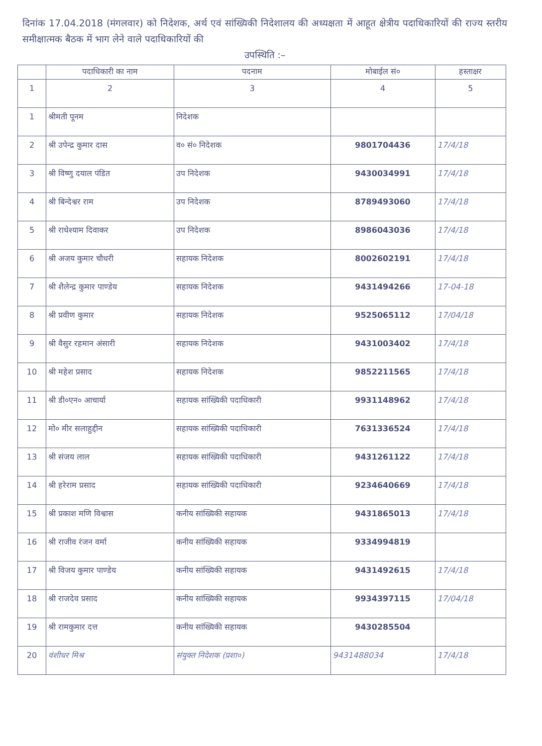दिनांक 17.04.2018 (मंगलवार) को निदेशक, अर्थ एवं सांख्यिकी निदेशालय की अध्यक्षता में आहूत क्षेत्रीय पदाधिकारियों की राज्य स्तरीय समीक्षात्मक बैठक में भाग लेने वाले पदाधिकारियों की
उपस्थिति :–
| | पदाधिकारी का नाम | पदनाम | मोबाईल सं० | हस्ताक्षर |
| --- | --- | --- | --- | --- |
| 1 | 2 | 3 | 4 | 5 |
| 1 | श्रीमती पूनम | निदेशक | | |
| 2 | श्री उपेन्द्र कुमार दास | व० सं० निदेशक | 9801704436 | 17/4/18 |
| 3 | श्री विष्णु दयाल पंडित | उप निदेशक | 9430034991 | 17/4/18 |
| 4 | श्री बिन्देश्वर राम | उप निदेशक | 8789493060 | 17/4/18 |
| 5 | श्री राधेश्याम दिवाकर | उप निदेशक | 8986043036 | 17/4/18 |
| 6 | श्री अजय कुमार चौधरी | सहायक निदेशक | 8002602191 | 17/4/18 |
| 7 | श्री शैलेन्द्र कुमार पाण्डेय | सहायक निदेशक | 9431494266 | 17-04-18 |
| 8 | श्री प्रवीण कुमार | सहायक निदेशक | 9525065112 | 17/04/18 |
| 9 | श्री वैसुर रहमान अंसारी | सहायक निदेशक | 9431003402 | 17/4/18 |
| 10 | श्री महेश प्रसाद | सहायक निदेशक | 9852211565 | 17/4/18 |
| 11 | श्री डी०एन० आचार्या | सहायक सांख्यिकी पदाधिकारी | 9931148962 | 17/4/18 |
| 12 | मो० मीर सलाहुद्दीन | सहायक सांख्यिकी पदाधिकारी | 7631336524 | 17/4/18 |
| 13 | श्री संजय लाल | सहायक सांख्यिकी पदाधिकारी | 9431261122 | 17/4/18 |
| 14 | श्री हरेराम प्रसाद | सहायक सांख्यिकी पदाधिकारी | 9234640669 | 17/4/18 |
| 15 | श्री प्रकाश मणि विश्वास | कनीय सांख्यिकी सहायक | 9431865013 | 17/4/18 |
| 16 | श्री राजीव रंजन वर्मा | कनीय सांख्यिकी सहायक | 9334994819 | |
| 17 | श्री विजय कुमार पाण्डेय | कनीय सांख्यिकी सहायक | 9431492615 | 17/4/18 |
| 18 | श्री राजदेव प्रसाद | कनीय सांख्यिकी सहायक | 9934397115 | 17/04/18 |
| 19 | श्री रामकुमार दत्त | कनीय सांख्यिकी सहायक | 9430285504 | |
| 20 | वंशीधर मिश्र | संयुक्त निदेशक (प्रशा०) | 9431488034 | 17/4/18 |